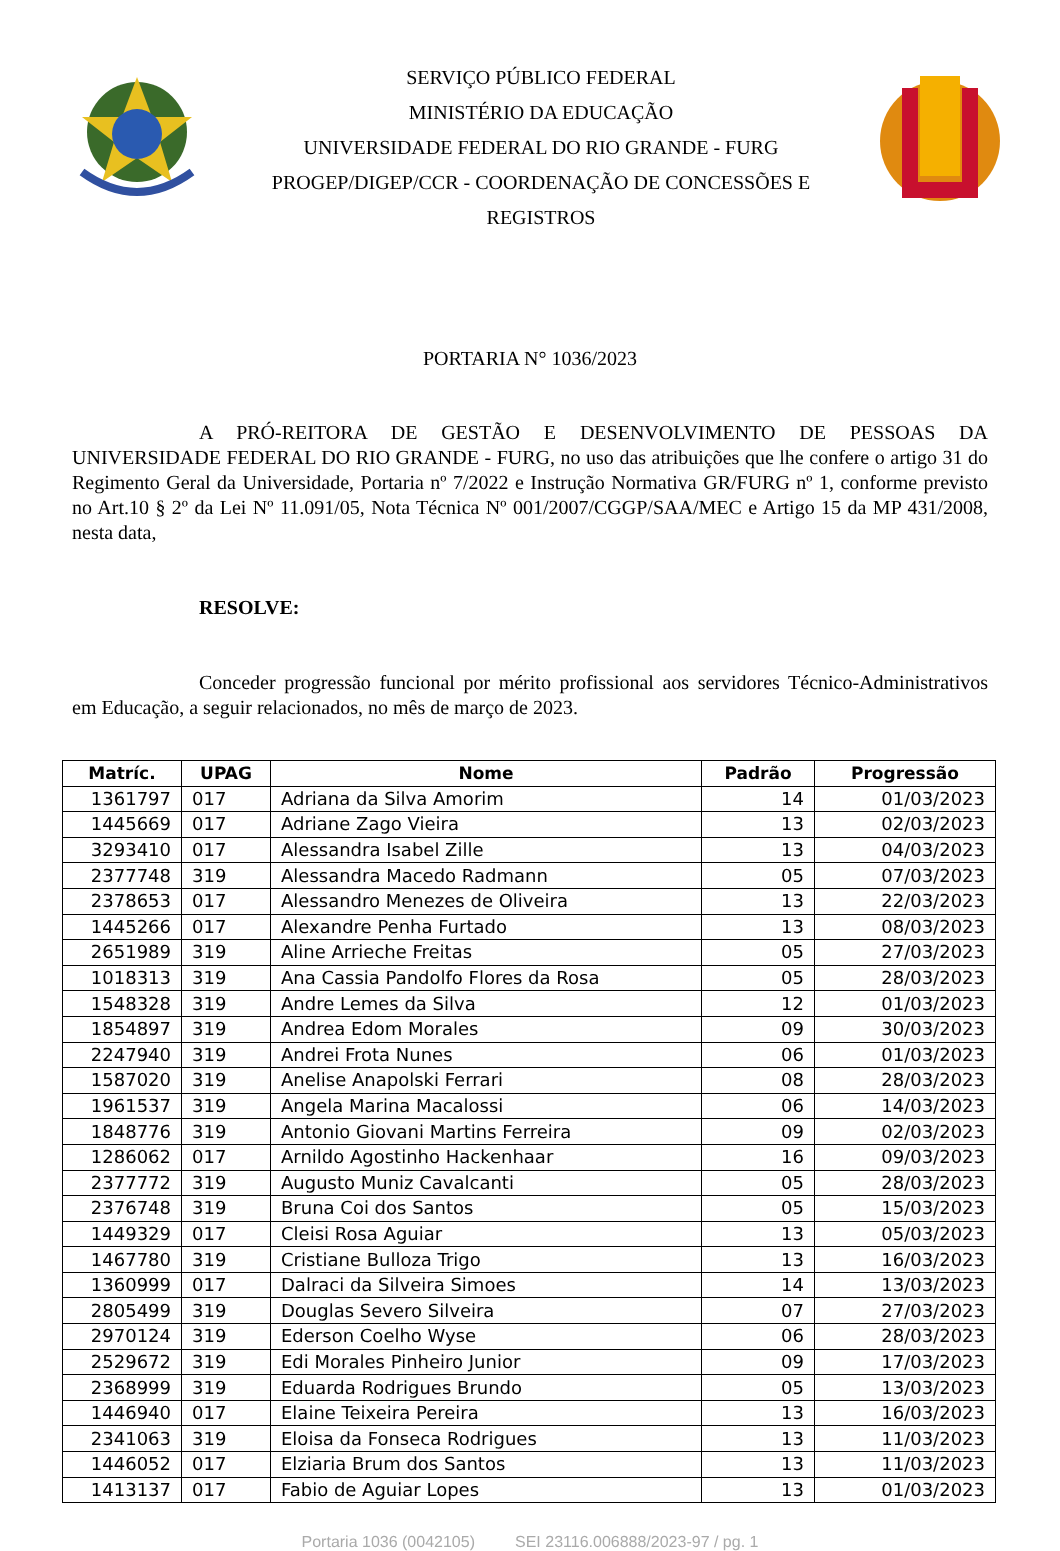SERVIÇO PÚBLICO FEDERAL
MINISTÉRIO DA EDUCAÇÃO
UNIVERSIDADE FEDERAL DO RIO GRANDE - FURG
PROGEP/DIGEP/CCR - COORDENAÇÃO DE CONCESSÕES E
REGISTROS
PORTARIA N° 1036/2023
A PRÓ-REITORA DE GESTÃO E DESENVOLVIMENTO DE PESSOAS DA UNIVERSIDADE FEDERAL DO RIO GRANDE - FURG, no uso das atribuições que lhe confere o artigo 31 do Regimento Geral da Universidade, Portaria nº 7/2022 e Instrução Normativa GR/FURG nº 1, conforme previsto no Art.10 § 2º da Lei Nº 11.091/05, Nota Técnica Nº 001/2007/CGGP/SAA/MEC e Artigo 15 da MP 431/2008, nesta data,
RESOLVE:
Conceder progressão funcional por mérito profissional aos servidores Técnico-Administrativos em Educação, a seguir relacionados, no mês de março de 2023.
| Matríc. | UPAG | Nome | Padrão | Progressão |
| --- | --- | --- | --- | --- |
| 1361797 | 017 | Adriana da Silva Amorim | 14 | 01/03/2023 |
| 1445669 | 017 | Adriane Zago Vieira | 13 | 02/03/2023 |
| 3293410 | 017 | Alessandra Isabel Zille | 13 | 04/03/2023 |
| 2377748 | 319 | Alessandra Macedo Radmann | 05 | 07/03/2023 |
| 2378653 | 017 | Alessandro Menezes de Oliveira | 13 | 22/03/2023 |
| 1445266 | 017 | Alexandre Penha Furtado | 13 | 08/03/2023 |
| 2651989 | 319 | Aline Arrieche Freitas | 05 | 27/03/2023 |
| 1018313 | 319 | Ana Cassia Pandolfo Flores da Rosa | 05 | 28/03/2023 |
| 1548328 | 319 | Andre Lemes da Silva | 12 | 01/03/2023 |
| 1854897 | 319 | Andrea Edom Morales | 09 | 30/03/2023 |
| 2247940 | 319 | Andrei Frota Nunes | 06 | 01/03/2023 |
| 1587020 | 319 | Anelise Anapolski Ferrari | 08 | 28/03/2023 |
| 1961537 | 319 | Angela Marina Macalossi | 06 | 14/03/2023 |
| 1848776 | 319 | Antonio Giovani Martins Ferreira | 09 | 02/03/2023 |
| 1286062 | 017 | Arnildo Agostinho Hackenhaar | 16 | 09/03/2023 |
| 2377772 | 319 | Augusto Muniz Cavalcanti | 05 | 28/03/2023 |
| 2376748 | 319 | Bruna Coi dos Santos | 05 | 15/03/2023 |
| 1449329 | 017 | Cleisi Rosa Aguiar | 13 | 05/03/2023 |
| 1467780 | 319 | Cristiane Bulloza Trigo | 13 | 16/03/2023 |
| 1360999 | 017 | Dalraci da Silveira Simoes | 14 | 13/03/2023 |
| 2805499 | 319 | Douglas Severo Silveira | 07 | 27/03/2023 |
| 2970124 | 319 | Ederson Coelho Wyse | 06 | 28/03/2023 |
| 2529672 | 319 | Edi Morales Pinheiro Junior | 09 | 17/03/2023 |
| 2368999 | 319 | Eduarda Rodrigues Brundo | 05 | 13/03/2023 |
| 1446940 | 017 | Elaine Teixeira Pereira | 13 | 16/03/2023 |
| 2341063 | 319 | Eloisa da Fonseca Rodrigues | 13 | 11/03/2023 |
| 1446052 | 017 | Elziaria Brum dos Santos | 13 | 11/03/2023 |
| 1413137 | 017 | Fabio de Aguiar Lopes | 13 | 01/03/2023 |
Portaria 1036 (0042105) SEI 23116.006888/2023-97 / pg. 1